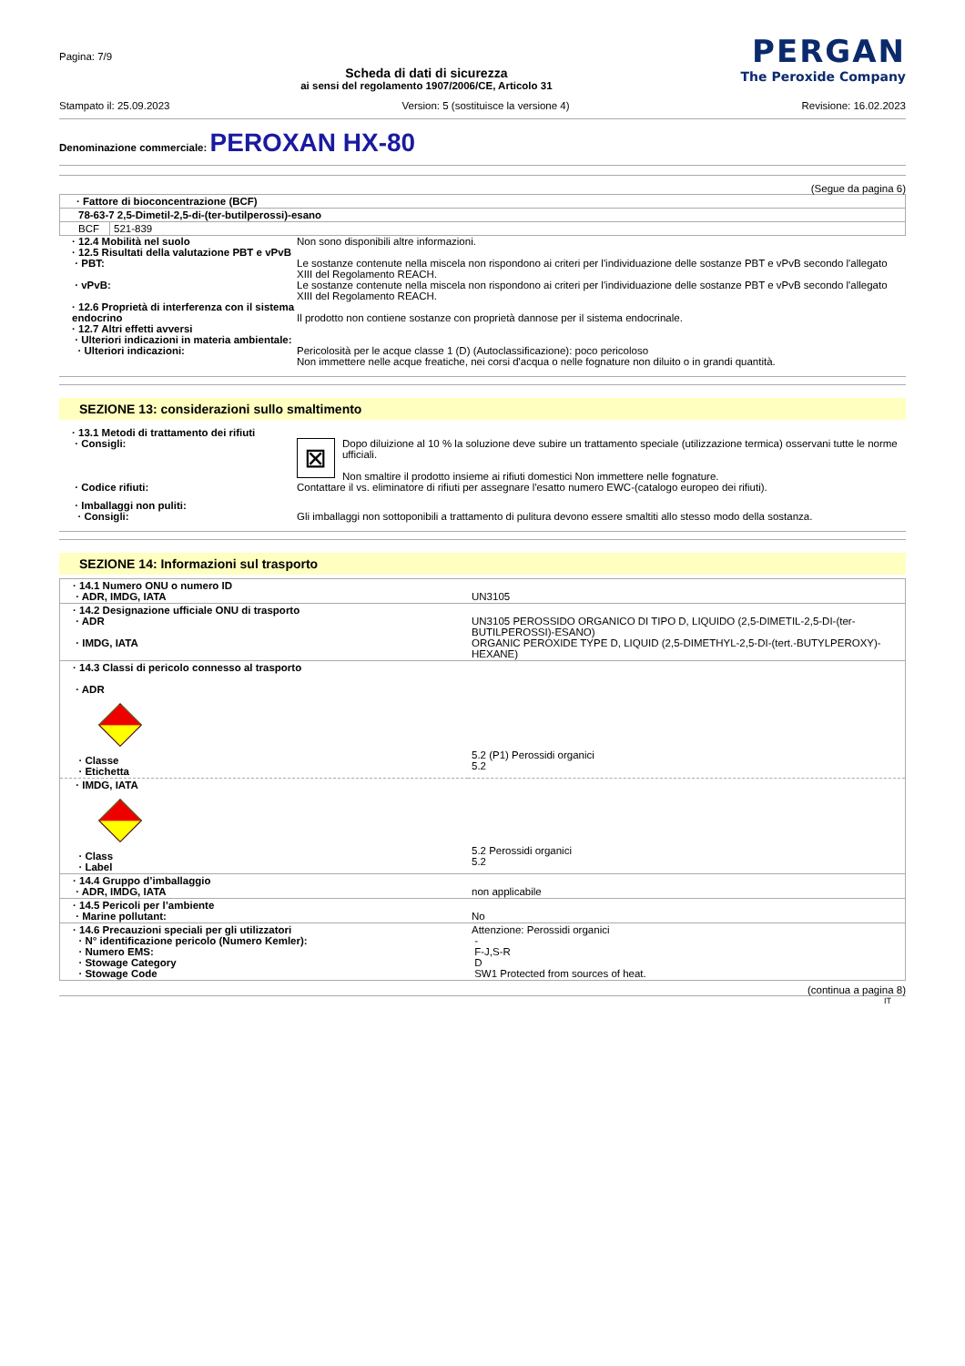Pagina: 7/9
Scheda di dati di sicurezza
ai sensi del regolamento 1907/2006/CE, Articolo 31
PERGAN
The Peroxide Company
Stampato il: 25.09.2023 Version: 5 (sostituisce la versione 4) Revisione: 16.02.2023
Denominazione commerciale: PEROXAN HX-80
(Segue da pagina 6)
| · Fattore di bioconcentrazione (BCF) | |
| 78-63-7 2,5-Dimetil-2,5-di-(ter-butilperossi)-esano | |
| BCF | 521-839 |
· 12.4 Mobilità nel suolo Non sono disponibili altre informazioni.
· 12.5 Risultati della valutazione PBT e vPvB
· PBT: Le sostanze contenute nella miscela non rispondono ai criteri per l'individuazione delle sostanze PBT e vPvB secondo l'allegato XIII del Regolamento REACH.
· vPvB: Le sostanze contenute nella miscela non rispondono ai criteri per l'individuazione delle sostanze PBT e vPvB secondo l'allegato XIII del Regolamento REACH.
· 12.6 Proprietà di interferenza con il sistema endocrino
Il prodotto non contiene sostanze con proprietà dannose per il sistema endocrinale.
· 12.7 Altri effetti avversi
· Ulteriori indicazioni in materia ambientale:
· Ulteriori indicazioni: Pericolosità per le acque classe 1 (D) (Autoclassificazione): poco pericoloso
Non immettere nelle acque freatiche, nei corsi d'acqua o nelle fognature non diluito o in grandi quantità.
SEZIONE 13: considerazioni sullo smaltimento
· 13.1 Metodi di trattamento dei rifiuti
· Consigli:
⊠
Dopo diluizione al 10 % la soluzione deve subire un trattamento speciale (utilizzazione termica) osservani tutte le norme ufficiali.
Non smaltire il prodotto insieme ai rifiuti domestici Non immettere nelle fognature.
· Codice rifiuti: Contattare il vs. eliminatore di rifiuti per assegnare l'esatto numero EWC-(catalogo europeo dei rifiuti).
· Imballaggi non puliti:
· Consigli: Gli imballaggi non sottoponibili a trattamento di pulitura devono essere smaltiti allo stesso modo della sostanza.
SEZIONE 14: Informazioni sul trasporto
| · 14.1 Numero ONU o numero ID · ADR, IMDG, IATA | UN3105 |
| · 14.2 Designazione ufficiale ONU di trasporto · ADR · IMDG, IATA | UN3105 PEROSSIDO ORGANICO DI TIPO D, LIQUIDO (2,5-DIMETIL-2,5-DI-(ter-BUTILPEROSSI)-ESANO) ORGANIC PEROXIDE TYPE D, LIQUID (2,5-DIMETHYL-2,5-DI-(tert.-BUTYLPEROXY)-HEXANE) |
| · 14.3 Classi di pericolo connesso al trasporto · ADR · Classe · Etichetta | 5.2 (P1) Perossidi organici 5.2 |
| · IMDG, IATA · Class · Label | 5.2 Perossidi organici 5.2 |
| · 14.4 Gruppo d’imballaggio · ADR, IMDG, IATA | non applicabile |
| · 14.5 Pericoli per l’ambiente · Marine pollutant: | No |
| · 14.6 Precauzioni speciali per gli utilizzatori · N° identificazione pericolo (Numero Kemler): · Numero EMS: · Stowage Category · Stowage Code | Attenzione: Perossidi organici - F-J,S-R D SW1 Protected from sources of heat. |
(continua a pagina 8)
IT